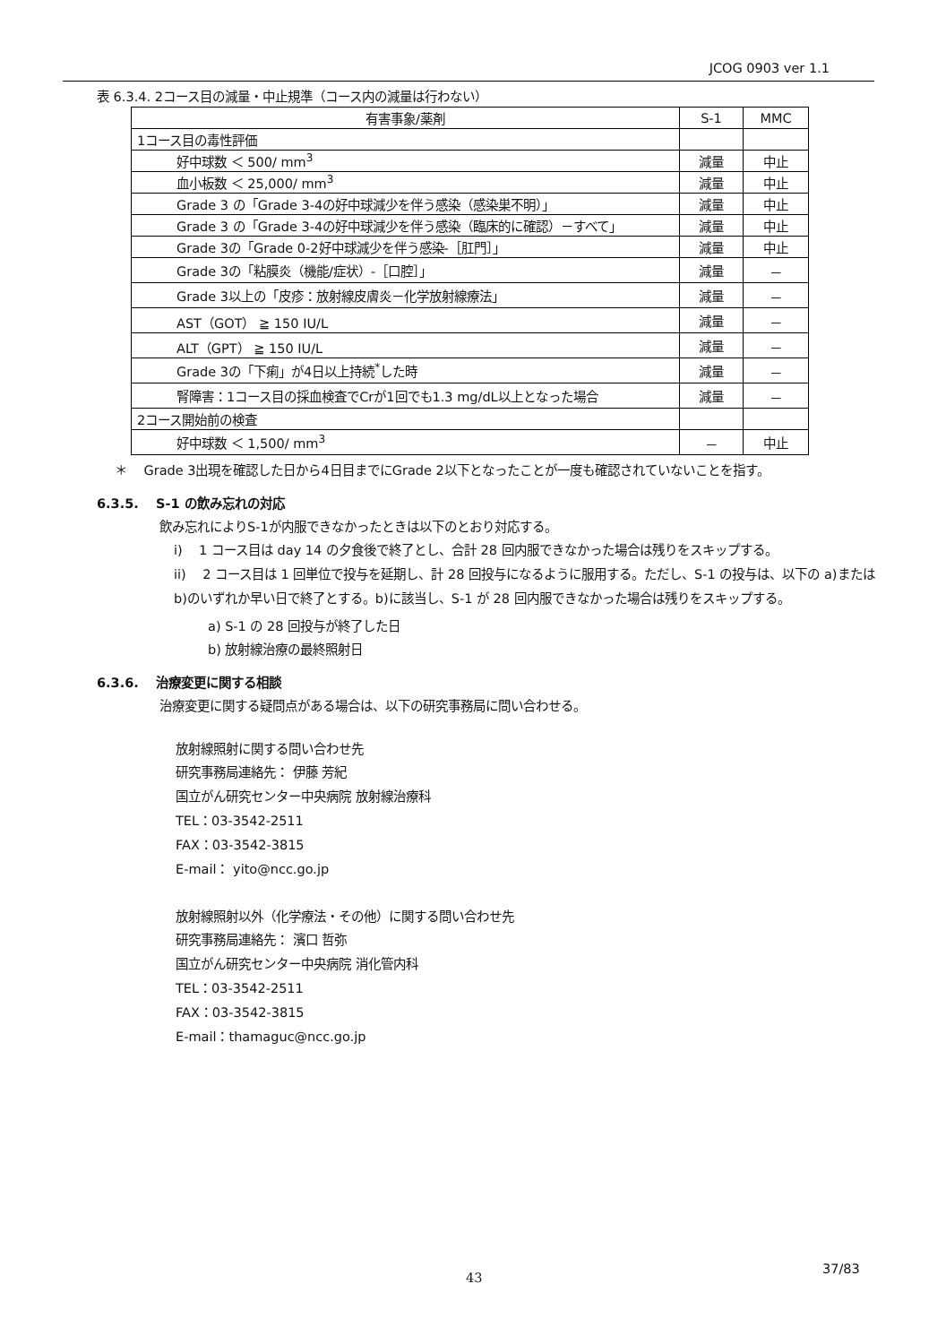JCOG 0903 ver 1.1
表 6.3.4. 2コース目の減量・中止規準（コース内の減量は行わない）
| 有害事象/薬剤 | S-1 | MMC |
| --- | --- | --- |
| 1コース目の毒性評価 | | |
| 好中球数 ＜ 500/ mm<sup>3</sup> | 減量 | 中止 |
| 血小板数 ＜ 25,000/ mm<sup>3</sup> | 減量 | 中止 |
| Grade 3 の「Grade 3-4の好中球減少を伴う感染（感染巣不明）」 | 減量 | 中止 |
| Grade 3 の「Grade 3-4の好中球減少を伴う感染（臨床的に確認）－すべて」 | 減量 | 中止 |
| Grade 3の「Grade 0-2好中球減少を伴う感染-［肛門］」 | 減量 | 中止 |
| Grade 3の「粘膜炎（機能/症状）-［口腔］」 | 減量 | － |
| Grade 3以上の「皮疹：放射線皮膚炎－化学放射線療法」 | 減量 | － |
| AST（GOT） ≧ 150 IU/L | 減量 | － |
| ALT（GPT） ≧ 150 IU/L | 減量 | － |
| Grade 3の「下痢」が4日以上持続<sup>*</sup>した時 | 減量 | － |
| 腎障害：1コース目の採血検査でCrが1回でも1.3 mg/dL以上となった場合 | 減量 | － |
| 2コース開始前の検査 | | |
| 好中球数 ＜ 1,500/ mm<sup>3</sup> | － | 中止 |
＊ Grade 3出現を確認した日から4日目までにGrade 2以下となったことが一度も確認されていないことを指す。
6.3.5. S-1 の飲み忘れの対応
飲み忘れによりS-1が内服できなかったときは以下のとおり対応する。
i) 1 コース目は day 14 の夕食後で終了とし、合計 28 回内服できなかった場合は残りをスキップする。
ii) 2 コース目は 1 回単位で投与を延期し、計 28 回投与になるように服用する。ただし、S-1 の投与は、以下の a)または b)のいずれか早い日で終了とする。b)に該当し、S-1 が 28 回内服できなかった場合は残りをスキップする。
a) S-1 の 28 回投与が終了した日
b) 放射線治療の最終照射日
6.3.6. 治療変更に関する相談
治療変更に関する疑問点がある場合は、以下の研究事務局に問い合わせる。
放射線照射に関する問い合わせ先
研究事務局連絡先： 伊藤 芳紀
国立がん研究センター中央病院 放射線治療科
TEL：03-3542-2511
FAX：03-3542-3815
E-mail： yito@ncc.go.jp
放射線照射以外（化学療法・その他）に関する問い合わせ先
研究事務局連絡先： 濱口 哲弥
国立がん研究センター中央病院 消化管内科
TEL：03-3542-2511
FAX：03-3542-3815
E-mail：thamaguc@ncc.go.jp
43
37/83